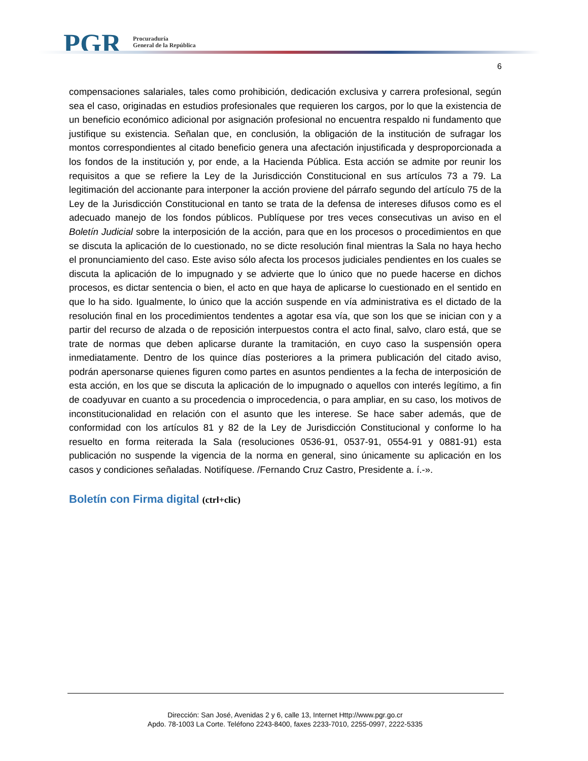PGR
Procuraduría
General de la República
6
compensaciones salariales, tales como prohibición, dedicación exclusiva y carrera profesional, según sea el caso, originadas en estudios profesionales que requieren los cargos, por lo que la existencia de un beneficio económico adicional por asignación profesional no encuentra respaldo ni fundamento que justifique su existencia. Señalan que, en conclusión, la obligación de la institución de sufragar los montos correspondientes al citado beneficio genera una afectación injustificada y desproporcionada a los fondos de la institución y, por ende, a la Hacienda Pública. Esta acción se admite por reunir los requisitos a que se refiere la Ley de la Jurisdicción Constitucional en sus artículos 73 a 79. La legitimación del accionante para interponer la acción proviene del párrafo segundo del artículo 75 de la Ley de la Jurisdicción Constitucional en tanto se trata de la defensa de intereses difusos como es el adecuado manejo de los fondos públicos. Publíquese por tres veces consecutivas un aviso en el Boletín Judicial sobre la interposición de la acción, para que en los procesos o procedimientos en que se discuta la aplicación de lo cuestionado, no se dicte resolución final mientras la Sala no haya hecho el pronunciamiento del caso. Este aviso sólo afecta los procesos judiciales pendientes en los cuales se discuta la aplicación de lo impugnado y se advierte que lo único que no puede hacerse en dichos procesos, es dictar sentencia o bien, el acto en que haya de aplicarse lo cuestionado en el sentido en que lo ha sido. Igualmente, lo único que la acción suspende en vía administrativa es el dictado de la resolución final en los procedimientos tendentes a agotar esa vía, que son los que se inician con y a partir del recurso de alzada o de reposición interpuestos contra el acto final, salvo, claro está, que se trate de normas que deben aplicarse durante la tramitación, en cuyo caso la suspensión opera inmediatamente. Dentro de los quince días posteriores a la primera publicación del citado aviso, podrán apersonarse quienes figuren como partes en asuntos pendientes a la fecha de interposición de esta acción, en los que se discuta la aplicación de lo impugnado o aquellos con interés legítimo, a fin de coadyuvar en cuanto a su procedencia o improcedencia, o para ampliar, en su caso, los motivos de inconstitucionalidad en relación con el asunto que les interese. Se hace saber además, que de conformidad con los artículos 81 y 82 de la Ley de Jurisdicción Constitucional y conforme lo ha resuelto en forma reiterada la Sala (resoluciones 0536-91, 0537-91, 0554-91 y 0881-91) esta publicación no suspende la vigencia de la norma en general, sino únicamente su aplicación en los casos y condiciones señaladas. Notifíquese. /Fernando Cruz Castro, Presidente a. í.-».
Boletín con Firma digital (ctrl+clic)
Dirección: San José, Avenidas 2 y 6, calle 13, Internet Http://www.pgr.go.cr
Apdo. 78-1003 La Corte. Teléfono 2243-8400, faxes 2233-7010, 2255-0997, 2222-5335